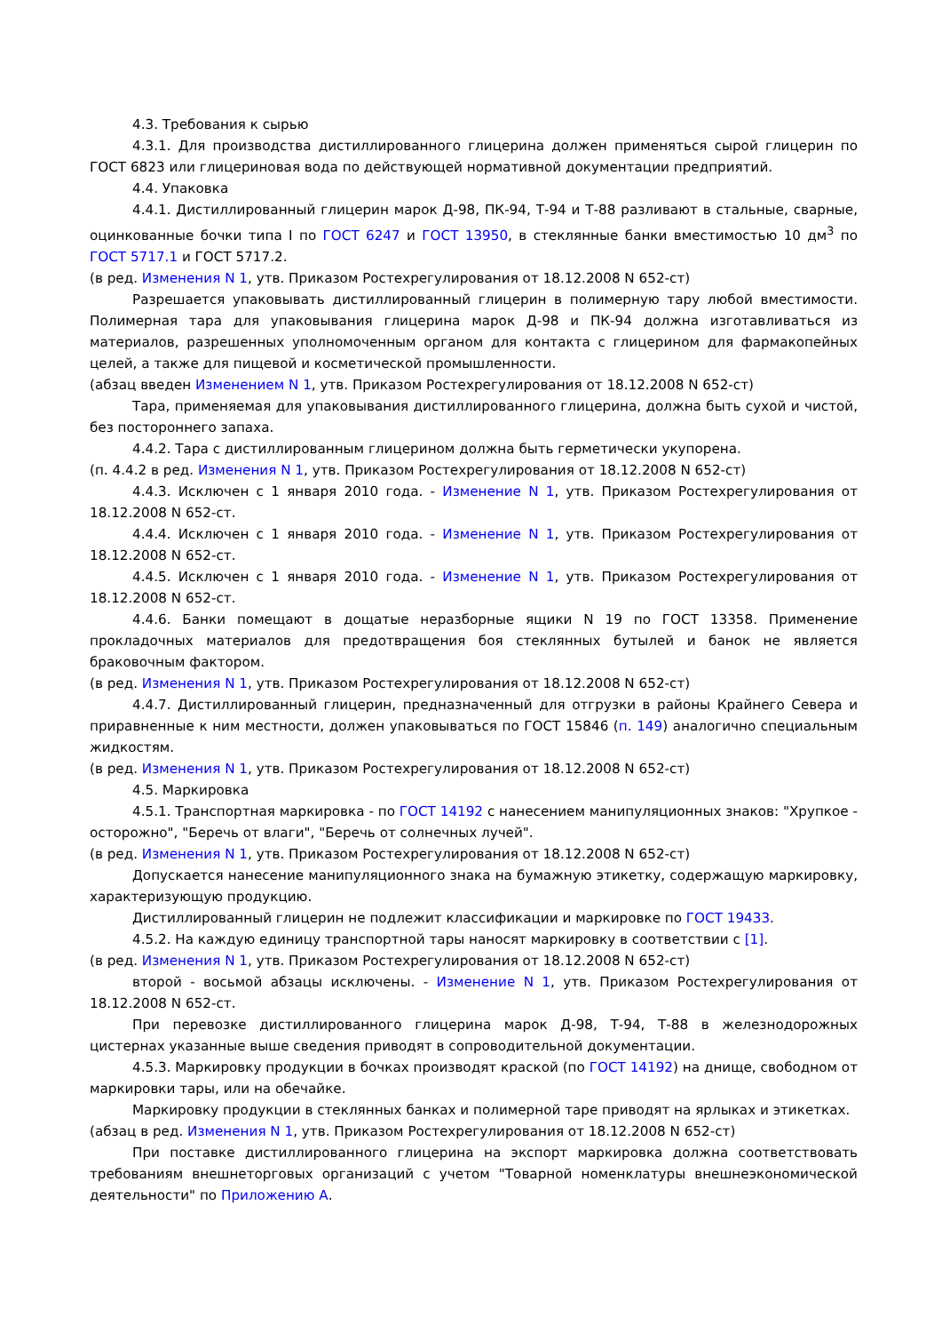4.3. Требования к сырью
4.3.1. Для производства дистиллированного глицерина должен применяться сырой глицерин по ГОСТ 6823 или глицериновая вода по действующей нормативной документации предприятий.
4.4. Упаковка
4.4.1. Дистиллированный глицерин марок Д-98, ПК-94, Т-94 и Т-88 разливают в стальные, сварные, оцинкованные бочки типа I по ГОСТ 6247 и ГОСТ 13950, в стеклянные банки вместимостью 10 дм<sup>3</sup> по ГОСТ 5717.1 и ГОСТ 5717.2.
(в ред. Изменения N 1, утв. Приказом Ростехрегулирования от 18.12.2008 N 652-ст)
Разрешается упаковывать дистиллированный глицерин в полимерную тару любой вместимости. Полимерная тара для упаковывания глицерина марок Д-98 и ПК-94 должна изготавливаться из материалов, разрешенных уполномоченным органом для контакта с глицерином для фармакопейных целей, а также для пищевой и косметической промышленности.
(абзац введен Изменением N 1, утв. Приказом Ростехрегулирования от 18.12.2008 N 652-ст)
Тара, применяемая для упаковывания дистиллированного глицерина, должна быть сухой и чистой, без постороннего запаха.
4.4.2. Тара с дистиллированным глицерином должна быть герметически укупорена.
(п. 4.4.2 в ред. Изменения N 1, утв. Приказом Ростехрегулирования от 18.12.2008 N 652-ст)
4.4.3. Исключен с 1 января 2010 года. - Изменение N 1, утв. Приказом Ростехрегулирования от 18.12.2008 N 652-ст.
4.4.4. Исключен с 1 января 2010 года. - Изменение N 1, утв. Приказом Ростехрегулирования от 18.12.2008 N 652-ст.
4.4.5. Исключен с 1 января 2010 года. - Изменение N 1, утв. Приказом Ростехрегулирования от 18.12.2008 N 652-ст.
4.4.6. Банки помещают в дощатые неразборные ящики N 19 по ГОСТ 13358. Применение прокладочных материалов для предотвращения боя стеклянных бутылей и банок не является браковочным фактором.
(в ред. Изменения N 1, утв. Приказом Ростехрегулирования от 18.12.2008 N 652-ст)
4.4.7. Дистиллированный глицерин, предназначенный для отгрузки в районы Крайнего Севера и приравненные к ним местности, должен упаковываться по ГОСТ 15846 (п. 149) аналогично специальным жидкостям.
(в ред. Изменения N 1, утв. Приказом Ростехрегулирования от 18.12.2008 N 652-ст)
4.5. Маркировка
4.5.1. Транспортная маркировка - по ГОСТ 14192 с нанесением манипуляционных знаков: "Хрупкое - осторожно", "Беречь от влаги", "Беречь от солнечных лучей".
(в ред. Изменения N 1, утв. Приказом Ростехрегулирования от 18.12.2008 N 652-ст)
Допускается нанесение манипуляционного знака на бумажную этикетку, содержащую маркировку, характеризующую продукцию.
Дистиллированный глицерин не подлежит классификации и маркировке по ГОСТ 19433.
4.5.2. На каждую единицу транспортной тары наносят маркировку в соответствии с [1].
(в ред. Изменения N 1, утв. Приказом Ростехрегулирования от 18.12.2008 N 652-ст)
второй - восьмой абзацы исключены. - Изменение N 1, утв. Приказом Ростехрегулирования от 18.12.2008 N 652-ст.
При перевозке дистиллированного глицерина марок Д-98, Т-94, Т-88 в железнодорожных цистернах указанные выше сведения приводят в сопроводительной документации.
4.5.3. Маркировку продукции в бочках производят краской (по ГОСТ 14192) на днище, свободном от маркировки тары, или на обечайке.
Маркировку продукции в стеклянных банках и полимерной таре приводят на ярлыках и этикетках.
(абзац в ред. Изменения N 1, утв. Приказом Ростехрегулирования от 18.12.2008 N 652-ст)
При поставке дистиллированного глицерина на экспорт маркировка должна соответствовать требованиям внешнеторговых организаций с учетом "Товарной номенклатуры внешнеэкономической деятельности" по Приложению А.